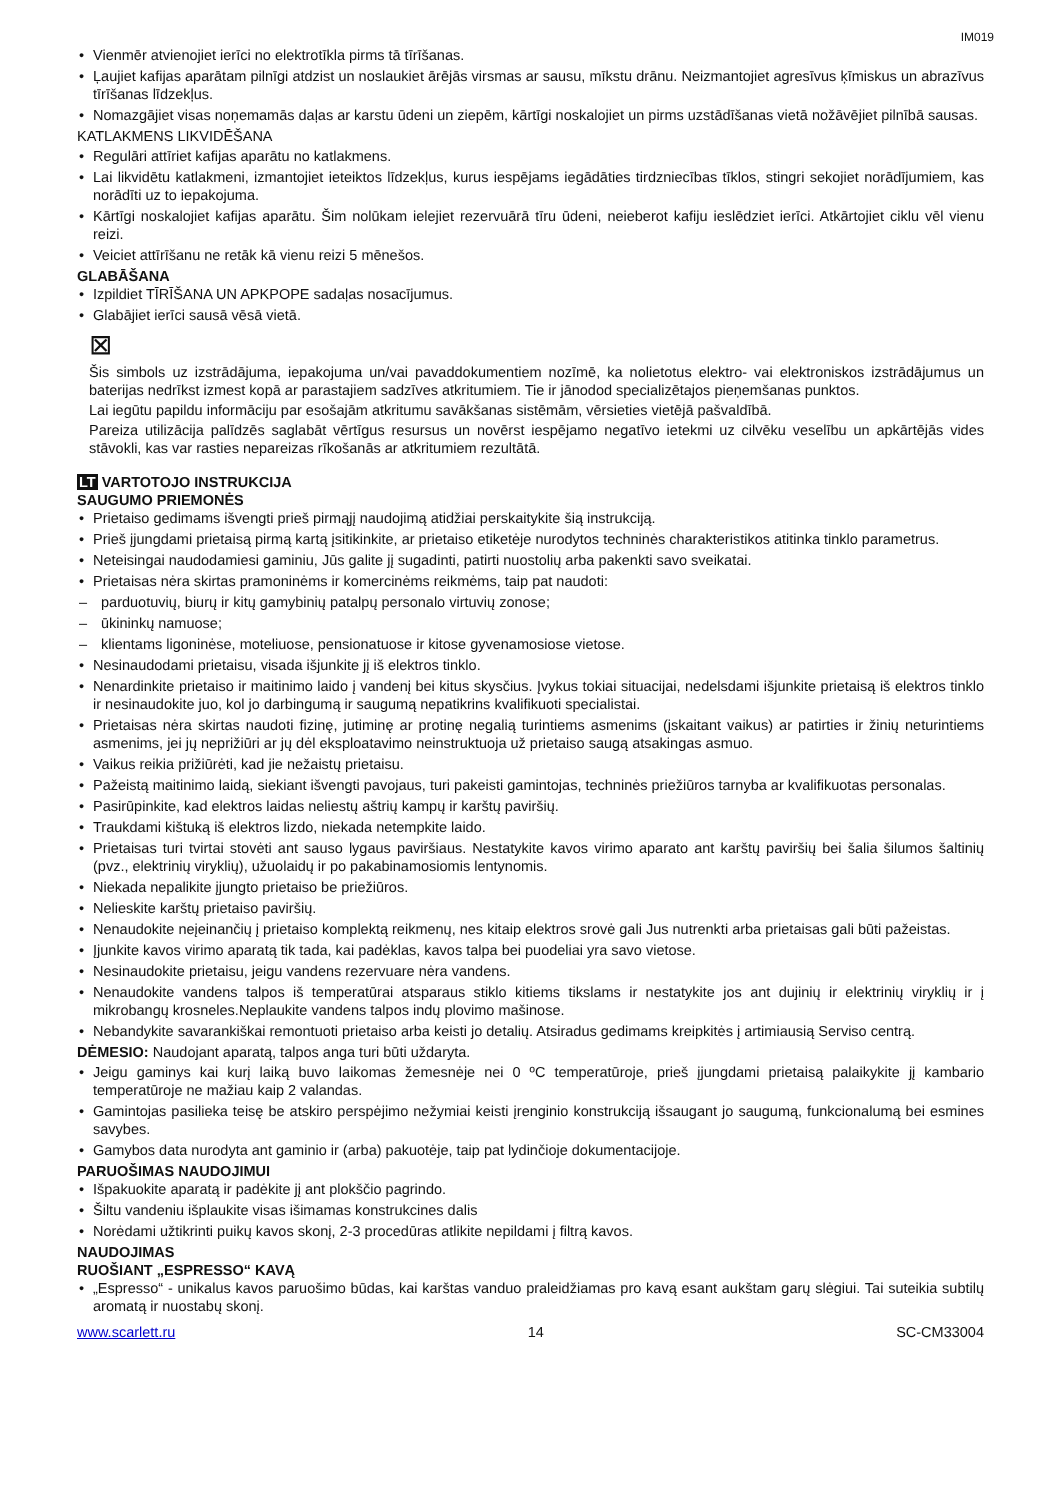IM019
Vienmēr atvienojiet ierīci no elektrotīkla pirms tā tīrīšanas.
Ļaujiet kafijas aparātam pilnīgi atdzist un noslaukiet ārējās virsmas ar sausu, mīkstu drānu. Neizmantojiet agresīvus ķīmiskus un abrazīvus tīrīšanas līdzekļus.
Nomazgājiet visas noņemamās daļas ar karstu ūdeni un ziepēm, kārtīgi noskalojiet un pirms uzstādīšanas vietā nožāvējiet pilnībā sausas.
KATLAKMENS LIKVIDĒŠANA
Regulāri attīriet kafijas aparātu no katlakmens.
Lai likvidētu katlakmeni, izmantojiet ieteiktos līdzekļus, kurus iespējams iegādāties tirdzniecības tīklos, stingri sekojiet norādījumiem, kas norādīti uz to iepakojuma.
Kārtīgi noskalojiet kafijas aparātu. Šim nolūkam ielejiet rezervuārā tīru ūdeni, neieberot kafiju ieslēdziet ierīci. Atkārtojiet ciklu vēl vienu reizi.
Veiciet attīrīšanu ne retāk kā vienu reizi 5 mēnešos.
GLABĀŠANA
Izpildiet TĪRĪŠANA UN APKPOPE sadaļas nosacījumus.
Glabājiet ierīci sausā vēsā vietā.
⊠
Šis simbols uz izstrādājuma, iepakojuma un/vai pavaddokumentiem nozīmē, ka nolietotus elektro- vai elektroniskos izstrādājumus un baterijas nedrīkst izmest kopā ar parastajiem sadzīves atkritumiem. Tie ir jānodod specializētajos pieņemšanas punktos.
Lai iegūtu papildu informāciju par esošajām atkritumu savākšanas sistēmām, vērsieties vietējā pašvaldībā.
Pareiza utilizācija palīdzēs saglabāt vērtīgus resursus un novērst iespējamo negatīvo ietekmi uz cilvēku veselību un apkārtējās vides stāvokli, kas var rasties nepareizas rīkošanās ar atkritumiem rezultātā.
LT VARTOTOJO INSTRUKCIJA
SAUGUMO PRIEMONĖS
Prietaiso gedimams išvengti prieš pirmąjį naudojimą atidžiai perskaitykite šią instrukciją.
Prieš įjungdami prietaisą pirmą kartą įsitikinkite, ar prietaiso etiketėje nurodytos techninės charakteristikos atitinka tinklo parametrus.
Neteisingai naudodamiesi gaminiu, Jūs galite jį sugadinti, patirti nuostolių arba pakenkti savo sveikatai.
Prietaisas nėra skirtas pramoninėms ir komercinėms reikmėms, taip pat naudoti:
parduotuvių, biurų ir kitų gamybinių patalpų personalo virtuvių zonose;
ūkininkų namuose;
klientams ligoninėse, moteliuose, pensionatuose ir kitose gyvenamosiose vietose.
Nesinaudodami prietaisu, visada išjunkite jį iš elektros tinklo.
Nenardinkite prietaiso ir maitinimo laido į vandenį bei kitus skysčius. Įvykus tokiai situacijai, nedelsdami išjunkite prietaisą iš elektros tinklo ir nesinaudokite juo, kol jo darbingumą ir saugumą nepatikrins kvalifikuoti specialistai.
Prietaisas nėra skirtas naudoti fizinę, jutiminę ar protinę negalią turintiems asmenims (įskaitant vaikus) ar patirties ir žinių neturintiems asmenims, jei jų neprižiūri ar jų dėl eksploatavimo neinstruktuoja už prietaiso saugą atsakingas asmuo.
Vaikus reikia prižiūrėti, kad jie nežaistų prietaisu.
Pažeistą maitinimo laidą, siekiant išvengti pavojaus, turi pakeisti gamintojas, techninės priežiūros tarnyba ar kvalifikuotas personalas.
Pasirūpinkite, kad elektros laidas neliestų aštrių kampų ir karštų paviršių.
Traukdami kištuką iš elektros lizdo, niekada netempkite laido.
Prietaisas turi tvirtai stovėti ant sauso lygaus paviršiaus. Nestatykite kavos virimo aparato ant karštų paviršių bei šalia šilumos šaltinių (pvz., elektrinių viryklių), užuolaidų ir po pakabinamosiomis lentynomis.
Niekada nepalikite įjungto prietaiso be priežiūros.
Nelieskite karštų prietaiso paviršių.
Nenaudokite neįeinančių į prietaiso komplektą reikmenų, nes kitaip elektros srovė gali Jus nutrenkti arba prietaisas gali būti pažeistas.
Įjunkite kavos virimo aparatą tik tada, kai padėklas, kavos talpa bei puodeliai yra savo vietose.
Nesinaudokite prietaisu, jeigu vandens rezervuare nėra vandens.
Nenaudokite vandens talpos iš temperatūrai atsparaus stiklo kitiems tikslams ir nestatykite jos ant dujinių ir elektrinių viryklių ir į mikrobangų krosneles.Neplaukite vandens talpos indų plovimo mašinose.
Nebandykite savarankiškai remontuoti prietaiso arba keisti jo detalių. Atsiradus gedimams kreipkitės į artimiausią Serviso centrą.
DĖMESIO: Naudojant aparatą, talpos anga turi būti uždaryta.
Jeigu gaminys kai kurį laiką buvo laikomas žemesnėje nei 0 ºC temperatūroje, prieš įjungdami prietaisą palaikykite jį kambario temperatūroje ne mažiau kaip 2 valandas.
Gamintojas pasilieka teisę be atskiro perspėjimo nežymiai keisti įrenginio konstrukciją išsaugant jo saugumą, funkcionalumą bei esmines savybes.
Gamybos data nurodyta ant gaminio ir (arba) pakuotėje, taip pat lydinčioje dokumentacijoje.
PARUOŠIMAS NAUDOJIMUI
Išpakuokite aparatą ir padėkite jį ant plokščio pagrindo.
Šiltu vandeniu išplaukite visas išimamas konstrukcines dalis
Norėdami užtikrinti puikų kavos skonį, 2-3 procedūras atlikite nepildami į filtrą kavos.
NAUDOJIMAS
RUOŠIANT „ESPRESSO“ KAVĄ
„Espresso“ - unikalus kavos paruošimo būdas, kai karštas vanduo praleidžiamas pro kavą esant aukštam garų slėgiui. Tai suteikia subtilų aromatą ir nuostabų skonį.
www.scarlett.ru 14 SC-CM33004